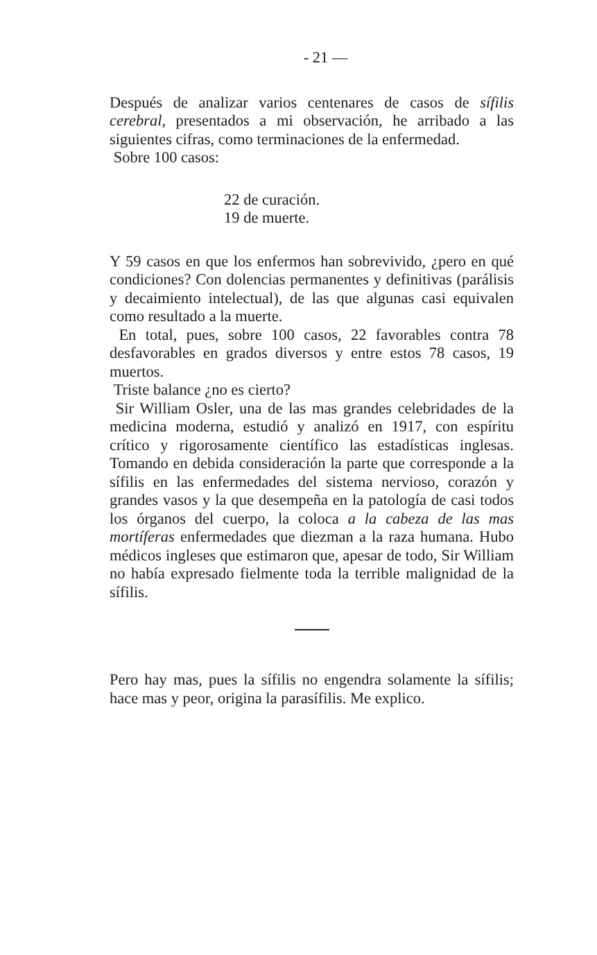- 21 —
Después de analizar varios centenares de casos de sífilis cerebral, presentados a mi observación, he arribado a las siguientes cifras, como terminaciones de la enfermedad.
Sobre 100 casos:
22 de curación.
19 de muerte.
Y 59 casos en que los enfermos han sobrevivido, ¿pero en qué condiciones? Con dolencias permanentes y definitivas (parálisis y decaimiento intelectual), de las que algunas casi equivalen como resultado a la muerte.
En total, pues, sobre 100 casos, 22 favorables contra 78 desfavorables en grados diversos y entre estos 78 casos, 19 muertos.
Triste balance ¿no es cierto?
Sir William Osler, una de las mas grandes celebridades de la medicina moderna, estudió y analizó en 1917, con espíritu crítico y rigorosamente científico las estadísticas inglesas. Tomando en debida consideración la parte que corresponde a la sífilis en las enfermedades del sistema nervioso, corazón y grandes vasos y la que desempeña en la patología de casi todos los órganos del cuerpo, la coloca a la cabeza de las mas mortíferas enfermedades que diezman a la raza humana. Hubo médicos ingleses que estimaron que, apesar de todo, Sir William no había expresado fielmente toda la terrible malignidad de la sífilis.
Pero hay mas, pues la sífilis no engendra solamente la sífilis; hace mas y peor, origina la parasífilis. Me explico.